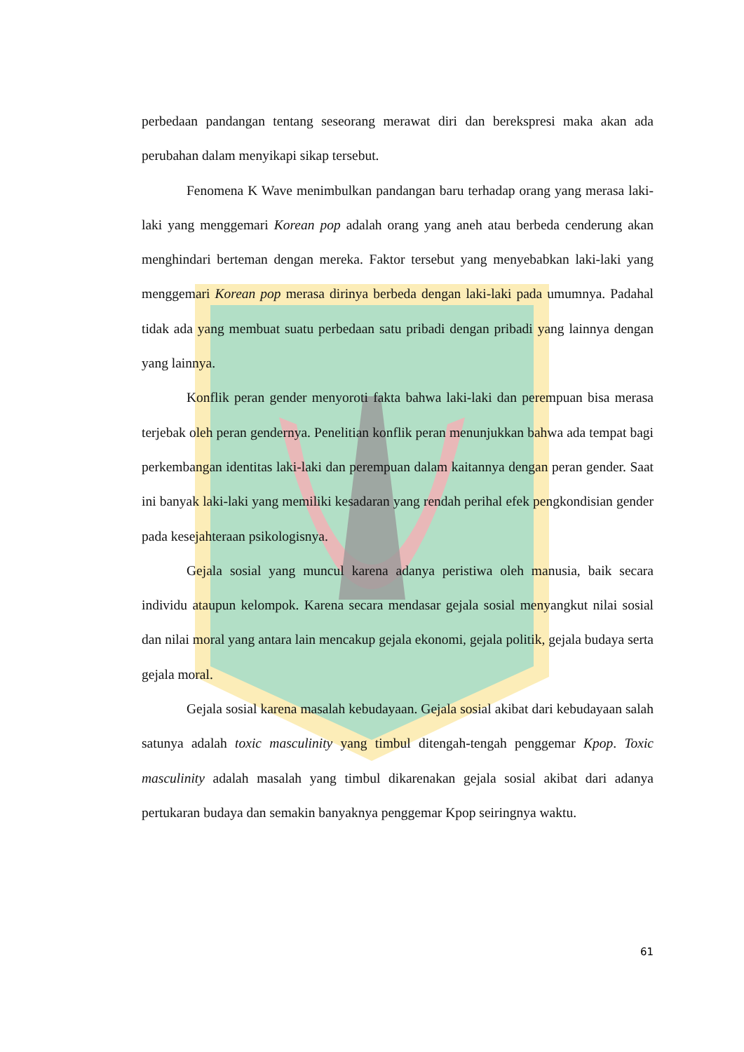perbedaan pandangan tentang seseorang merawat diri dan berekspresi maka akan ada perubahan dalam menyikapi sikap tersebut.
Fenomena K Wave menimbulkan pandangan baru terhadap orang yang merasa laki-laki yang menggemari Korean pop adalah orang yang aneh atau berbeda cenderung akan menghindari berteman dengan mereka. Faktor tersebut yang menyebabkan laki-laki yang menggemari Korean pop merasa dirinya berbeda dengan laki-laki pada umumnya. Padahal tidak ada yang membuat suatu perbedaan satu pribadi dengan pribadi yang lainnya dengan yang lainnya.
Konflik peran gender menyoroti fakta bahwa laki-laki dan perempuan bisa merasa terjebak oleh peran gendernya. Penelitian konflik peran menunjukkan bahwa ada tempat bagi perkembangan identitas laki-laki dan perempuan dalam kaitannya dengan peran gender. Saat ini banyak laki-laki yang memiliki kesadaran yang rendah perihal efek pengkondisian gender pada kesejahteraan psikologisnya.
Gejala sosial yang muncul karena adanya peristiwa oleh manusia, baik secara individu ataupun kelompok. Karena secara mendasar gejala sosial menyangkut nilai sosial dan nilai moral yang antara lain mencakup gejala ekonomi, gejala politik, gejala budaya serta gejala moral.
Gejala sosial karena masalah kebudayaan. Gejala sosial akibat dari kebudayaan salah satunya adalah toxic masculinity yang timbul ditengah-tengah penggemar Kpop. Toxic masculinity adalah masalah yang timbul dikarenakan gejala sosial akibat dari adanya pertukaran budaya dan semakin banyaknya penggemar Kpop seiringnya waktu.
61